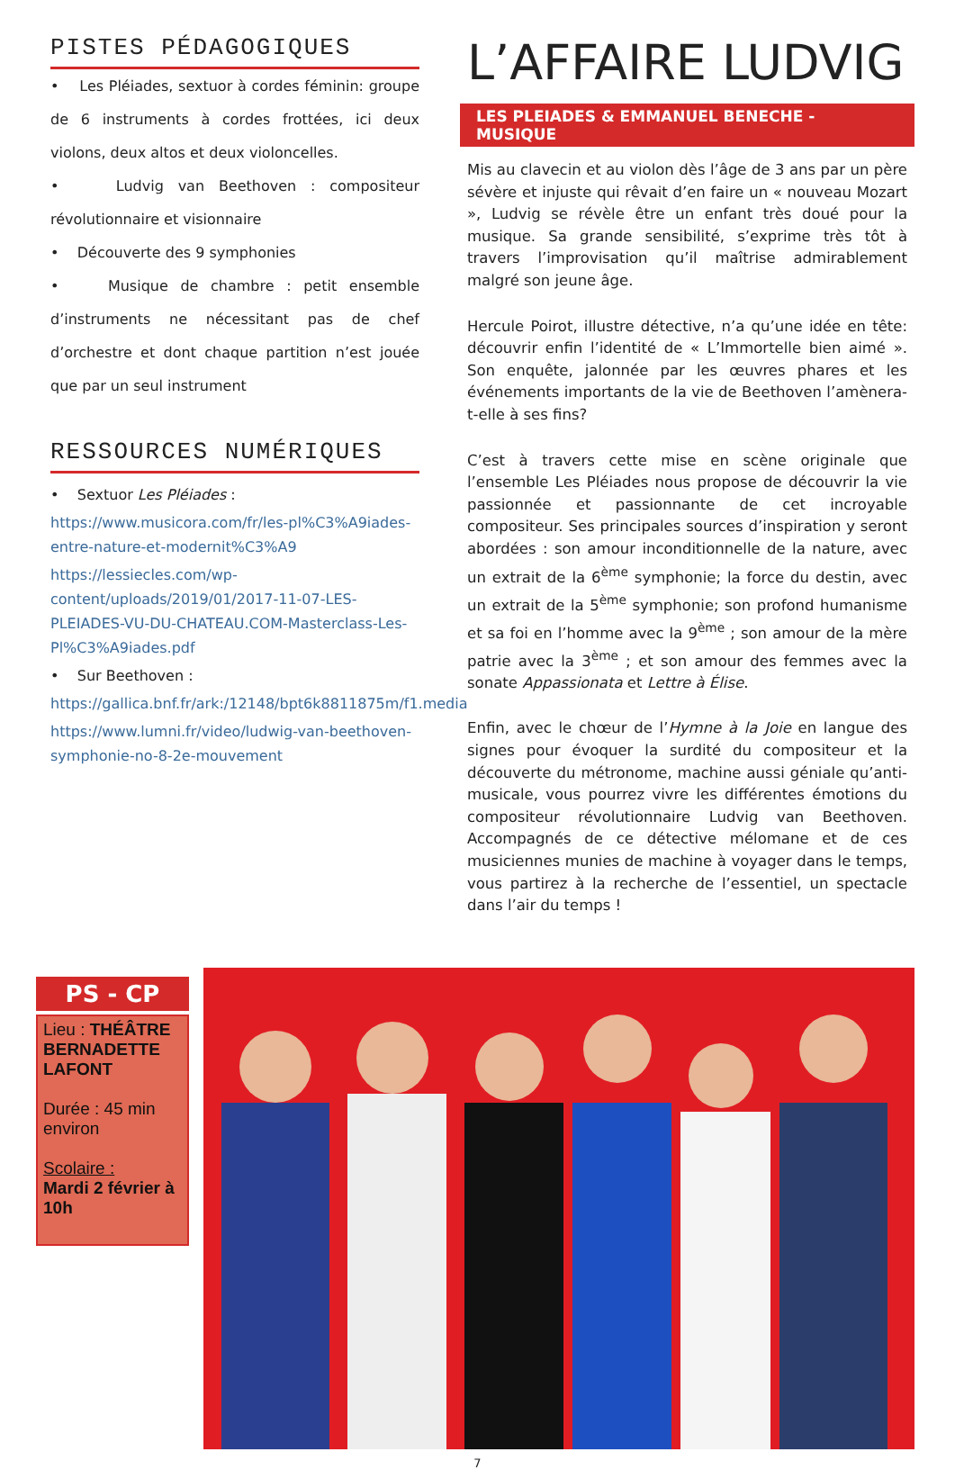PISTES PÉDAGOGIQUES
• Les Pléiades, sextuor à cordes féminin: groupe de 6 instruments à cordes frottées, ici deux violons, deux altos et deux violoncelles.
• Ludvig van Beethoven : compositeur révolutionnaire et visionnaire
• Découverte des 9 symphonies
• Musique de chambre : petit ensemble d’instruments ne nécessitant pas de chef d’orchestre et dont chaque partition n’est jouée que par un seul instrument
RESSOURCES NUMÉRIQUES
• Sextuor Les Pléiades :
https://www.musicora.com/fr/les-pl%C3%A9iades-entre-nature-et-modernit%C3%A9
https://lessiecles.com/wp-content/uploads/2019/01/2017-11-07-LES-PLEIADES-VU-DU-CHATEAU.COM-Masterclass-Les-Pl%C3%A9iades.pdf
• Sur Beethoven :
https://gallica.bnf.fr/ark:/12148/bpt6k8811875m/f1.media
https://www.lumni.fr/video/ludwig-van-beethoven-symphonie-no-8-2e-mouvement
L’AFFAIRE LUDVIG
LES PLEIADES & EMMANUEL BENECHE - MUSIQUE
Mis au clavecin et au violon dès l’âge de 3 ans par un père sévère et injuste qui rêvait d’en faire un « nouveau Mozart », Ludvig se révèle être un enfant très doué pour la musique. Sa grande sensibilité, s’exprime très tôt à travers l’improvisation qu’il maîtrise admirablement malgré son jeune âge.
Hercule Poirot, illustre détective, n’a qu’une idée en tête: découvrir enfin l’identité de « L’Immortelle bien aimé ». Son enquête, jalonnée par les œuvres phares et les événements importants de la vie de Beethoven l’amènera-t-elle à ses fins?
C’est à travers cette mise en scène originale que l’ensemble Les Pléiades nous propose de découvrir la vie passionnée et passionnante de cet incroyable compositeur. Ses principales sources d’inspiration y seront abordées : son amour inconditionnelle de la nature, avec un extrait de la 6<sup>ème</sup> symphonie; la force du destin, avec un extrait de la 5<sup>ème</sup> symphonie; son profond humanisme et sa foi en l’homme avec la 9<sup>ème</sup> ; son amour de la mère patrie avec la 3<sup>ème</sup> ; et son amour des femmes avec la sonate Appassionata et Lettre à Élise.
Enfin, avec le chœur de l’Hymne à la Joie en langue des signes pour évoquer la surdité du compositeur et la découverte du métronome, machine aussi géniale qu’anti-musicale, vous pourrez vivre les différentes émotions du compositeur révolutionnaire Ludvig van Beethoven. Accompagnés de ce détective mélomane et de ces musiciennes munies de machine à voyager dans le temps, vous partirez à la recherche de l’essentiel, un spectacle dans l’air du temps !
PS - CP
Lieu : THÉÂTRE BERNADETTE LAFONT
Durée : 45 min environ
Scolaire :
Mardi 2 février à 10h
7